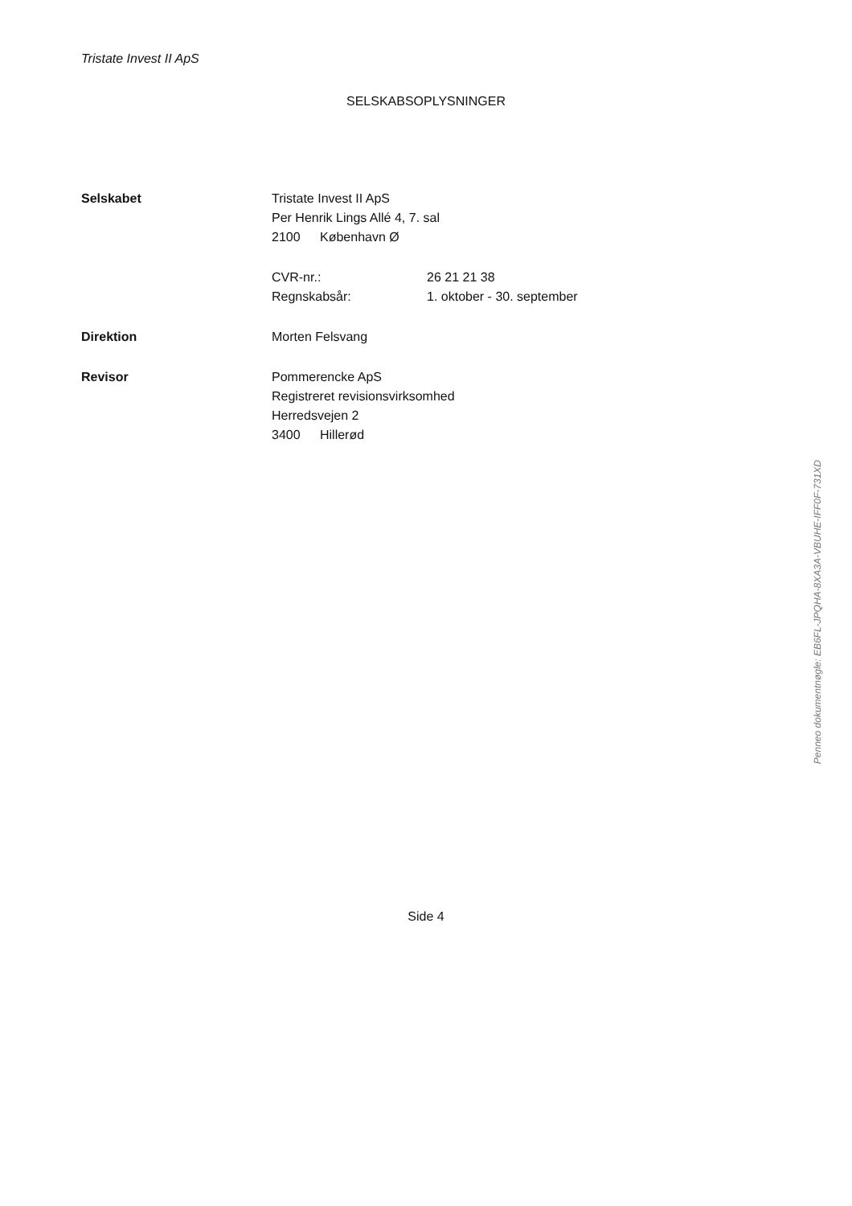Tristate Invest II ApS
SELSKABSOPLYSNINGER
| Selskabet | Tristate Invest II ApS Per Henrik Lings Allé 4, 7. sal 2100 København Ø |
| | / CVR-nr.: / 26 21 21 38 / / Regnskabsår: / 1. oktober - 30. september / |
| Direktion | Morten Felsvang |
| Revisor | Pommerencke ApS Registreret revisionsvirksomhed Herredsvejen 2 3400 Hillerød |
Side 4
Penneo dokumentnøgle: EB6FL-JPQHA-8XA3A-VBUHE-IFF0F-731XD